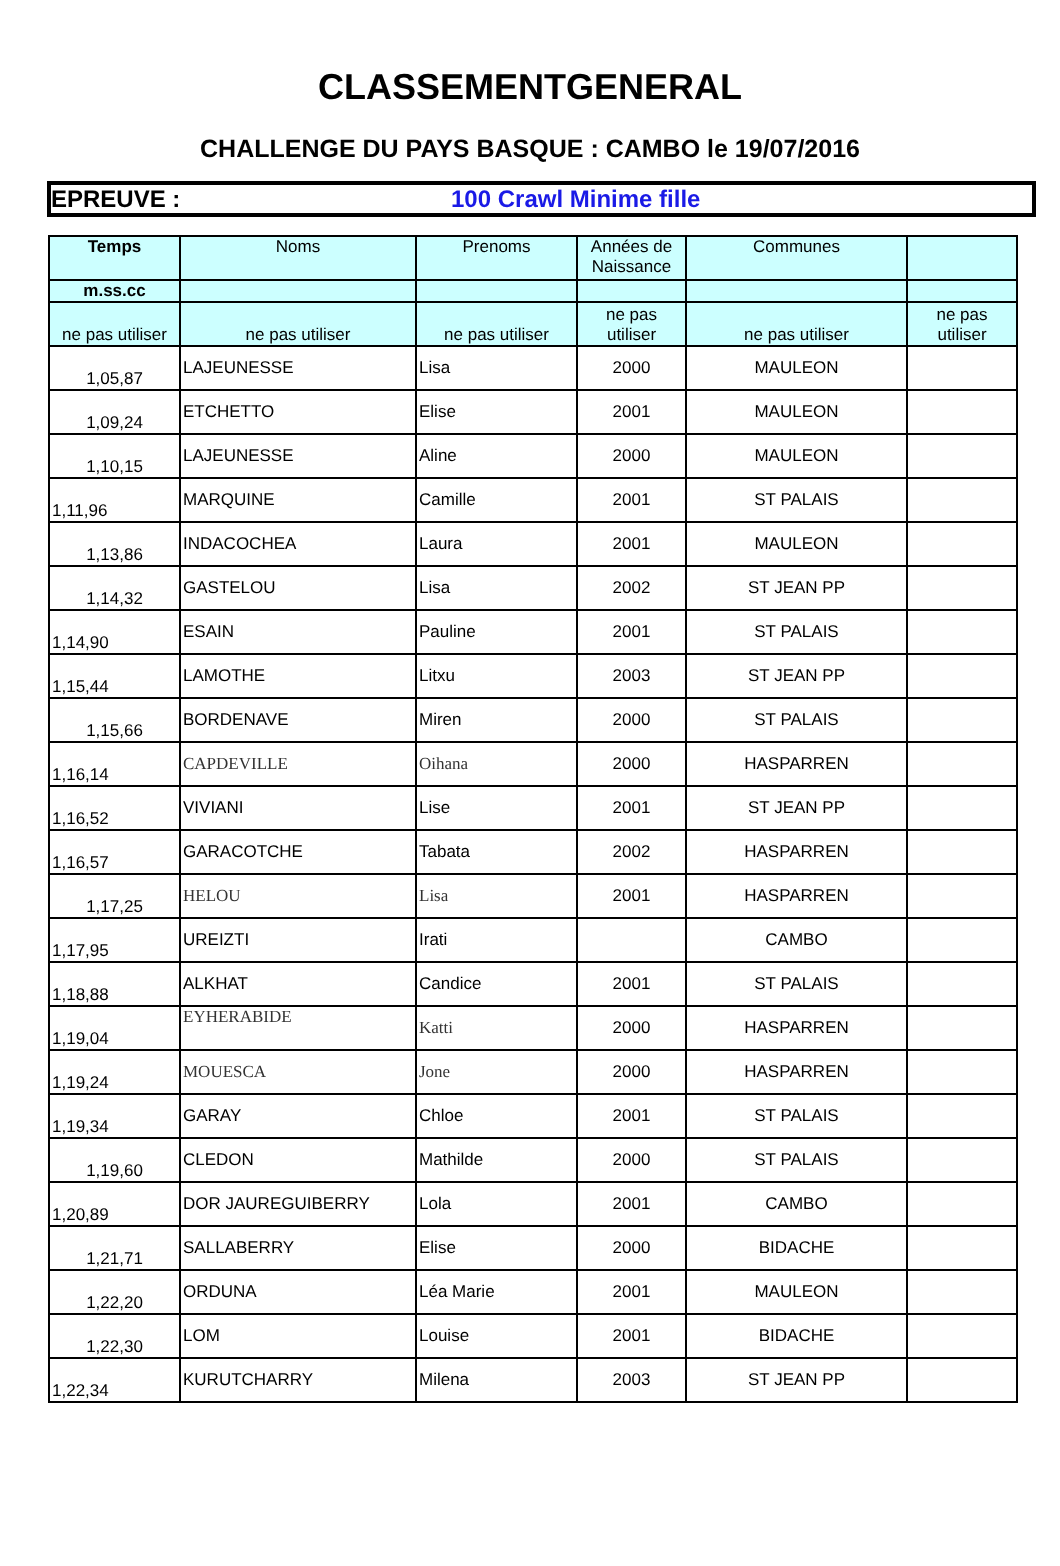CLASSEMENTGENERAL
CHALLENGE DU PAYS BASQUE : CAMBO le 19/07/2016
EPREUVE : 100 Crawl Minime fille
| Temps | Noms | Prenoms | Années de Naissance | Communes | |
| --- | --- | --- | --- | --- | --- |
| m.ss.cc | | | | | |
| ne pas utiliser | ne pas utiliser | ne pas utiliser | ne pas utiliser | ne pas utiliser | ne pas utiliser |
| 1,05,87 | LAJEUNESSE | Lisa | 2000 | MAULEON | |
| 1,09,24 | ETCHETTO | Elise | 2001 | MAULEON | |
| 1,10,15 | LAJEUNESSE | Aline | 2000 | MAULEON | |
| 1,11,96 | MARQUINE | Camille | 2001 | ST PALAIS | |
| 1,13,86 | INDACOCHEA | Laura | 2001 | MAULEON | |
| 1,14,32 | GASTELOU | Lisa | 2002 | ST JEAN PP | |
| 1,14,90 | ESAIN | Pauline | 2001 | ST PALAIS | |
| 1,15,44 | LAMOTHE | Litxu | 2003 | ST JEAN PP | |
| 1,15,66 | BORDENAVE | Miren | 2000 | ST PALAIS | |
| 1,16,14 | CAPDEVILLE | Oihana | 2000 | HASPARREN | |
| 1,16,52 | VIVIANI | Lise | 2001 | ST JEAN PP | |
| 1,16,57 | GARACOTCHE | Tabata | 2002 | HASPARREN | |
| 1,17,25 | HELOU | Lisa | 2001 | HASPARREN | |
| 1,17,95 | UREIZTI | Irati | | CAMBO | |
| 1,18,88 | ALKHAT | Candice | 2001 | ST PALAIS | |
| 1,19,04 | EYHERABIDE | Katti | 2000 | HASPARREN | |
| 1,19,24 | MOUESCA | Jone | 2000 | HASPARREN | |
| 1,19,34 | GARAY | Chloe | 2001 | ST PALAIS | |
| 1,19,60 | CLEDON | Mathilde | 2000 | ST PALAIS | |
| 1,20,89 | DOR JAUREGUIBERRY | Lola | 2001 | CAMBO | |
| 1,21,71 | SALLABERRY | Elise | 2000 | BIDACHE | |
| 1,22,20 | ORDUNA | Léa Marie | 2001 | MAULEON | |
| 1,22,30 | LOM | Louise | 2001 | BIDACHE | |
| 1,22,34 | KURUTCHARRY | Milena | 2003 | ST JEAN PP | |